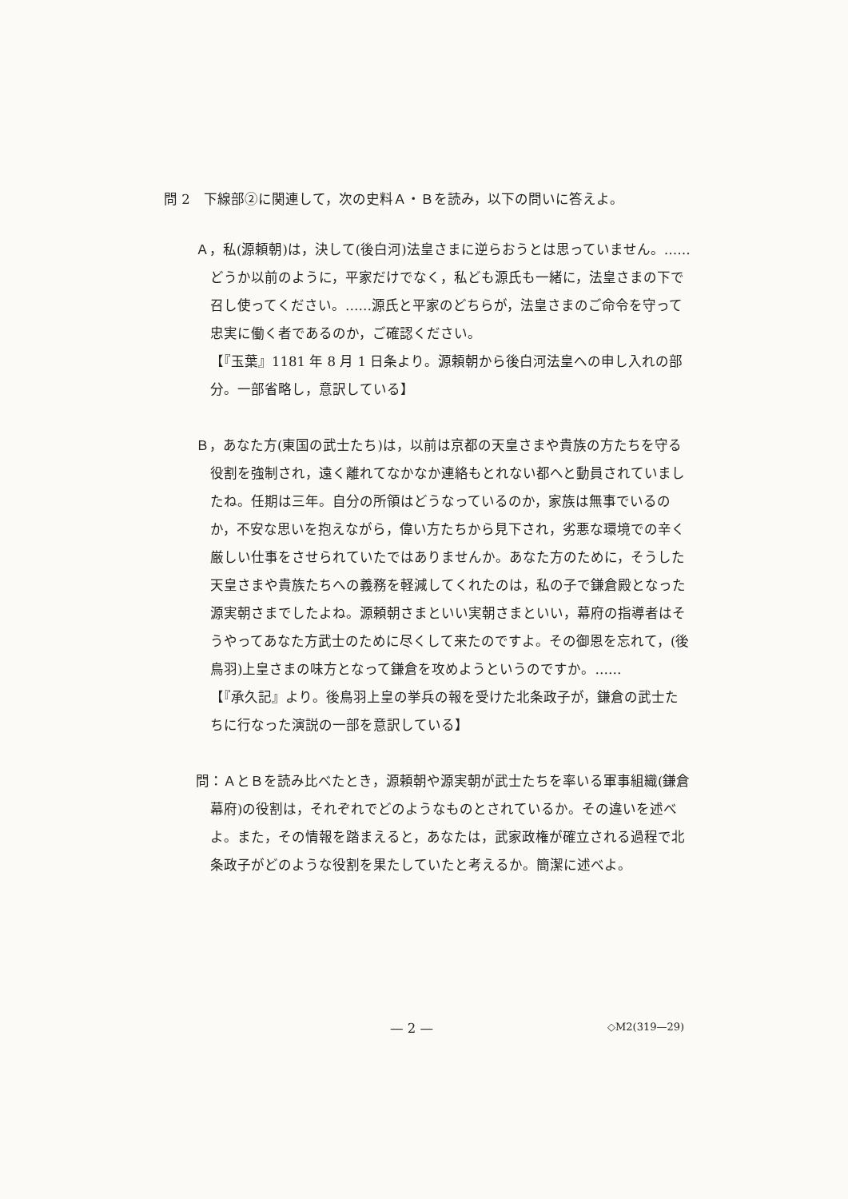問 2　下線部②に関連して，次の史料Ａ・Ｂを読み，以下の問いに答えよ。
Ａ，私(源頼朝)は，決して(後白河)法皇さまに逆らおうとは思っていません。……どうか以前のように，平家だけでなく，私ども源氏も一緒に，法皇さまの下で召し使ってください。……源氏と平家のどちらが，法皇さまのご命令を守って忠実に働く者であるのか，ご確認ください。
【『玉葉』1181 年 8 月 1 日条より。源頼朝から後白河法皇への申し入れの部分。一部省略し，意訳している】
Ｂ，あなた方(東国の武士たち)は，以前は京都の天皇さまや貴族の方たちを守る役割を強制され，遠く離れてなかなか連絡もとれない都へと動員されていましたね。任期は三年。自分の所領はどうなっているのか，家族は無事でいるのか，不安な思いを抱えながら，偉い方たちから見下され，劣悪な環境での辛く厳しい仕事をさせられていたではありませんか。あなた方のために，そうした天皇さまや貴族たちへの義務を軽減してくれたのは，私の子で鎌倉殿となった源実朝さまでしたよね。源頼朝さまといい実朝さまといい，幕府の指導者はそうやってあなた方武士のために尽くして来たのですよ。その御恩を忘れて，(後鳥羽)上皇さまの味方となって鎌倉を攻めようというのですか。……
【『承久記』より。後鳥羽上皇の挙兵の報を受けた北条政子が，鎌倉の武士たちに行なった演説の一部を意訳している】
問：ＡとＢを読み比べたとき，源頼朝や源実朝が武士たちを率いる軍事組織(鎌倉幕府)の役割は，それぞれでどのようなものとされているか。その違いを述べよ。また，その情報を踏まえると，あなたは，武家政権が確立される過程で北条政子がどのような役割を果たしていたと考えるか。簡潔に述べよ。
— 2 — ◇M2(319—29)